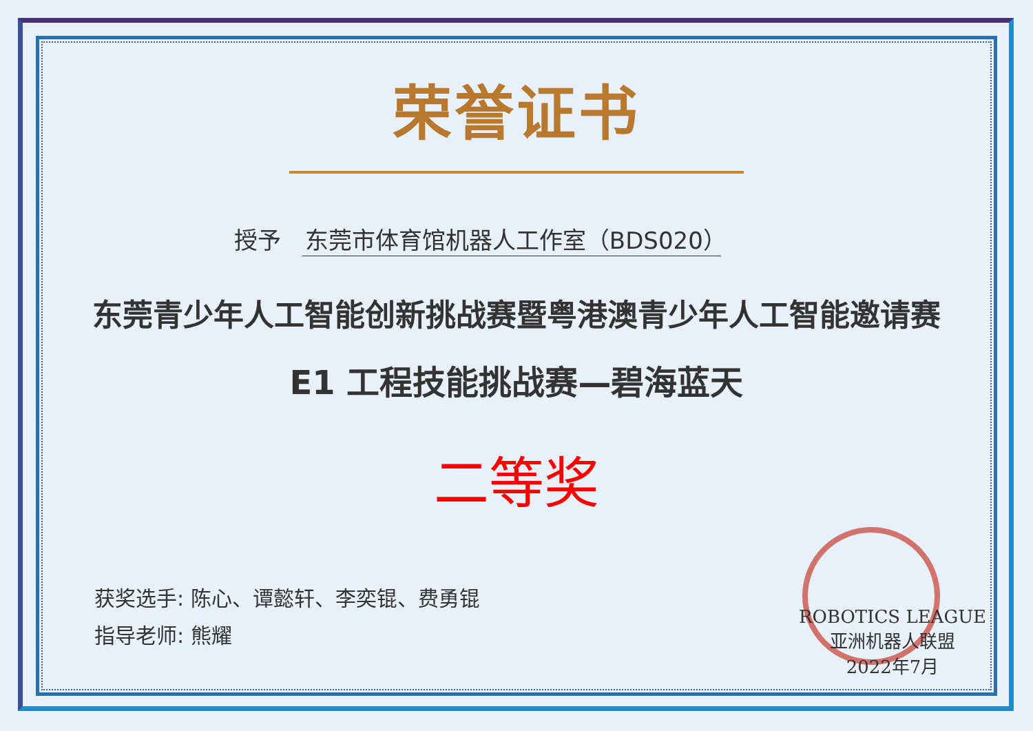荣誉证书
授予 东莞市体育馆机器人工作室（BDS020）
东莞青少年人工智能创新挑战赛暨粤港澳青少年人工智能邀请赛
E1 工程技能挑战赛—碧海蓝天
二等奖
获奖选手: 陈心、谭懿轩、李奕锟、费勇锟
指导老师: 熊耀
ROBOTICS LEAGUE
亚洲机器人联盟
2022年7月